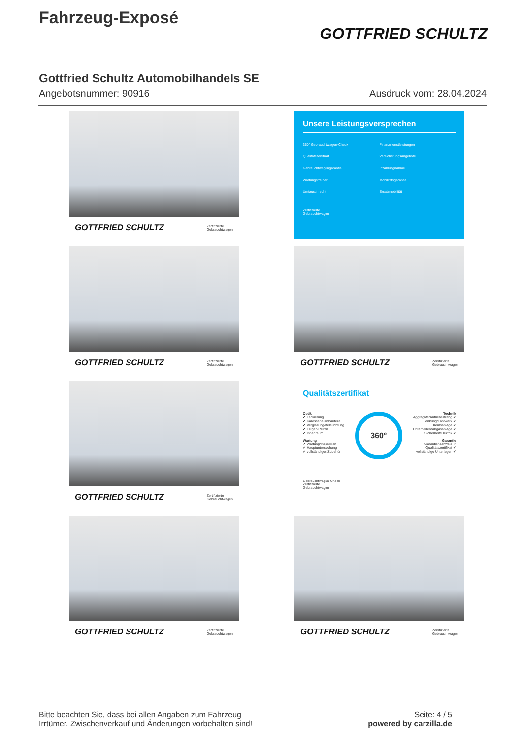Fahrzeug-Exposé
GOTTFRIED SCHULTZ
Gottfried Schultz Automobilhandels SE
Angebotsnummer: 90916 Ausdruck vom: 28.04.2024
GOTTFRIED SCHULTZ Zertifizierte
Gebrauchtwagen
Unsere Leistungsversprechen
360° Gebrauchtwagen-Check Finanzdienstleistungen Qualitätszertifikat Versicherungsangebote Gebrauchtwagengarantie Inzahlungnahme Wartungsfreiheit Mobilitätsgarantie Umtauschrecht Ersatzmobilität
Zertifizierte
Gebrauchtwagen
GOTTFRIED SCHULTZ Zertifizierte
Gebrauchtwagen
GOTTFRIED SCHULTZ Zertifizierte
Gebrauchtwagen
GOTTFRIED SCHULTZ Zertifizierte
Gebrauchtwagen
Qualitätszertifikat
Optik
✔ Lackierung
✔ Karosserie/Anbauteile
✔ Verglasung/Beleuchtung
✔ Felgen/Reifen
✔ Innenraum
Wartung
✔ Wartung/Inspektion
✔ Hauptuntersuchung
✔ vollständiges Zubehör
360°
Technik
Aggregate/Antriebsstrang ✔
Lenkung/Fahrwerk ✔
Bremsanlage ✔
Unterboden/Abgasanlage ✔
Sicherheit/Elektrik ✔
Garantie
Garantienachweis ✔
Qualitätszertifikat ✔
vollständige Unterlagen ✔
Gebrauchtwagen-Check
Zertifizierte
Gebrauchtwagen
GOTTFRIED SCHULTZ Zertifizierte
Gebrauchtwagen
GOTTFRIED SCHULTZ Zertifizierte
Gebrauchtwagen
Bitte beachten Sie, dass bei allen Angaben zum Fahrzeug
Irrtümer, Zwischenverkauf und Änderungen vorbehalten sind!
Seite: 4 / 5
powered by carzilla.de